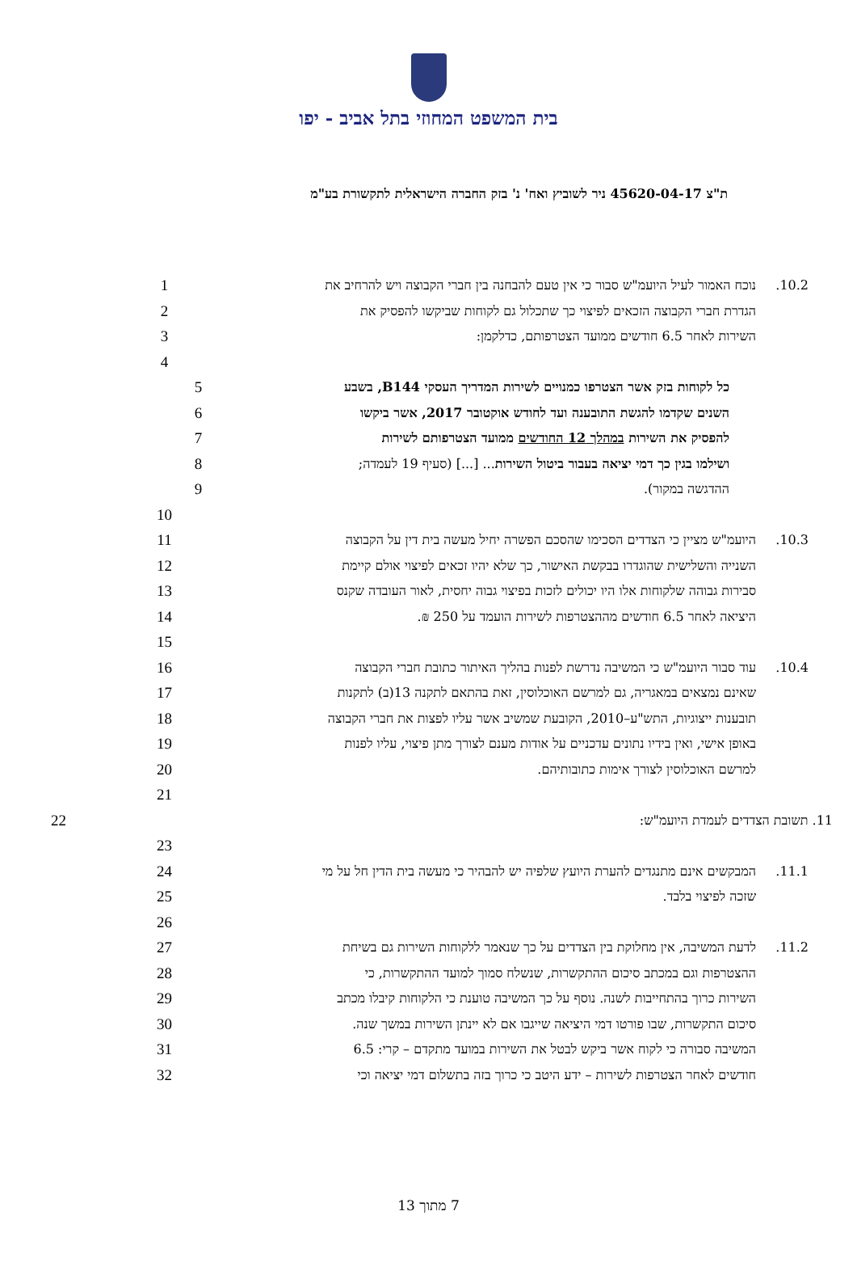בית המשפט המחוזי בתל אביב - יפו
ת"צ 45620-04-17 ניר לשוביץ ואח' נ' בזק החברה הישראלית לתקשורת בע"מ
10.2. נוכח האמור לעיל היועמ"ש סבור כי אין טעם להבחנה בין חברי הקבוצה ויש להרחיב את 1
הגדרת חברי הקבוצה הזכאים לפיצוי כך שתכלול גם לקוחות שביקשו להפסיק את 2
השירות לאחר 6.5 חודשים ממועד הצטרפותם, כדלקמן: 3
4
כל לקוחות בזק אשר הצטרפו כמנויים לשירות המדריך העסקי B144, בשבע 5
השנים שקדמו להגשת התובענה ועד לחודש אוקטובר 2017, אשר ביקשו 6
להפסיק את השירות במהלך 12 החודשים ממועד הצטרפותם לשירות 7
ושילמו בגין כך דמי יציאה בעבור ביטול השירות... [...] (סעיף 19 לעמדה; 8
ההדגשה במקור). 9
10
10.3. היועמ"ש מציין כי הצדדים הסכימו שהסכם הפשרה יחיל מעשה בית דין על הקבוצה 11
השנייה והשלישית שהוגדרו בבקשת האישור, כך שלא יהיו זכאים לפיצוי אולם קיימת 12
סבירות גבוהה שלקוחות אלו היו יכולים לזכות בפיצוי גבוה יחסית, לאור העובדה שקנס 13
היציאה לאחר 6.5 חודשים מההצטרפות לשירות הועמד על 250 ₪. 14
15
10.4. עוד סבור היועמ"ש כי המשיבה נדרשת לפנות בהליך האיתור כתובת חברי הקבוצה 16
שאינם נמצאים במאגריה, גם למרשם האוכלוסין, זאת בהתאם לתקנה 13(ב) לתקנות 17
תובענות ייצוגיות, התש"ע–2010, הקובעת שמשיב אשר עליו לפצות את חברי הקבוצה 18
באופן אישי, ואין בידיו נתונים עדכניים על אודות מענם לצורך מתן פיצוי, עליו לפנות 19
למרשם האוכלוסין לצורך אימות כתובותיהם. 20
21
11. תשובת הצדדים לעמדת היועמ"ש: 22
23
11.1. המבקשים אינם מתנגדים להערת היועץ שלפיה יש להבהיר כי מעשה בית הדין חל על מי 24
שזכה לפיצוי בלבד. 25
26
11.2. לדעת המשיבה, אין מחלוקת בין הצדדים על כך שנאמר ללקוחות השירות גם בשיחת 27
ההצטרפות וגם במכתב סיכום ההתקשרות, שנשלח סמוך למועד ההתקשרות, כי 28
השירות כרוך בהתחייבות לשנה. נוסף על כך המשיבה טוענת כי הלקוחות קיבלו מכתב 29
סיכום התקשרות, שבו פורטו דמי היציאה שייגבו אם לא יינתן השירות במשך שנה. 30
המשיבה סבורה כי לקוח אשר ביקש לבטל את השירות במועד מתקדם – קרי: 6.5 31
חודשים לאחר הצטרפות לשירות – ידע היטב כי כרוך בזה בתשלום דמי יציאה וכי 32
7 מתוך 13